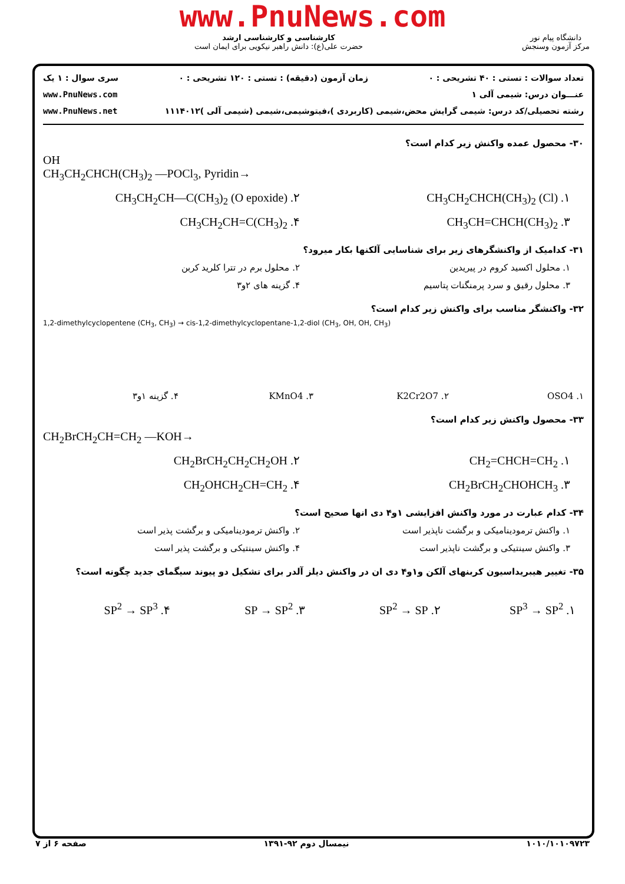www.PnuNews.com
دانشگاه پیام نور
مرکز آزمون وسنجش
کارشناسی و کارشناسی ارشد
حضرت علی(ع): دانش راهبر نیکویی برای ایمان است
تعداد سوالات : تستی : ۴۰ تشریحی : ۰ زمان آزمون (دقیقه) : تستی : ۱۲۰ تشریحی : ۰ سری سوال : ۱ یک
عنـــوان درس: شیمی آلی ۱ www.PnuNews.com
رشته تحصیلی/کد درس: شیمی گرایش محض،شیمی (کاربردی )،فیتوشیمی،شیمی (شیمی آلی )۱۱۱۴۰۱۲ www.PnuNews.net
۳۰- محصول عمده واکنش زیر کدام است؟
OH
CH<sub>3</sub>CH<sub>2</sub>CHCH(CH<sub>3</sub>)<sub>2</sub> —POCl<sub>3</sub>, Pyridin→
۱. CH<sub>3</sub>CH<sub>2</sub>CHCH(CH<sub>3</sub>)<sub>2</sub> (Cl) ۲. CH<sub>3</sub>CH<sub>2</sub>CH—C(CH<sub>3</sub>)<sub>2</sub> (O epoxide)
۳. CH<sub>3</sub>CH=CHCH(CH<sub>3</sub>)<sub>2</sub> ۴. CH<sub>3</sub>CH<sub>2</sub>CH=C(CH<sub>3</sub>)<sub>2</sub>
۳۱- کدامیک از واکنشگرهای زیر برای شناسایی آلکنها بکار میرود؟
۱. محلول اکسید کروم در پیریدین ۲. محلول برم در تترا کلرید کربن
۳. محلول رقیق و سرد پرمنگنات پتاسیم
۴. گزینه های ۲و۳
۳۲- واکنشگر مناسب برای واکنش زیر کدام است؟
1,2-dimethylcyclopentene (CH<sub>3</sub>, CH<sub>3</sub>) → cis-1,2-dimethylcyclopentane-1,2-diol (CH<sub>3</sub>, OH, OH, CH<sub>3</sub>)
۱. OSO4 ۲. K2Cr2O7 ۳. KMnO4 ۴. گزینه ۱و۳
۳۳- محصول واکنش زیر کدام است؟
CH<sub>2</sub>BrCH<sub>2</sub>CH=CH<sub>2</sub> —KOH→
۱. CH<sub>2</sub>=CHCH=CH<sub>2</sub> ۲. CH<sub>2</sub>BrCH<sub>2</sub>CH<sub>2</sub>CH<sub>2</sub>OH
۳. CH<sub>2</sub>BrCH<sub>2</sub>CHOHCH<sub>3</sub> ۴. CH<sub>2</sub>OHCH<sub>2</sub>CH=CH<sub>2</sub>
۳۴- کدام عبارت در مورد واکنش افزایشی ۱و۴ دی انها صحیح است؟
۱. واکنش ترمودینامیکی و برگشت ناپذیر است
۲. واکنش ترمودینامیکی و برگشت پذیر است
۳. واکنش سینتیکی و برگشت ناپذیر است
۴. واکنش سینتیکی و برگشت پذیر است
۳۵- تغییر هیبریداسیون کربنهای آلکن و۱و۴ دی ان در واکنش دیلز آلدر برای تشکیل دو پیوند سیگمای جدید چگونه است؟
۱. SP<sup>3</sup> → SP<sup>2</sup> ۲. SP<sup>2</sup> → SP ۳. SP → SP<sup>2</sup> ۴. SP<sup>2</sup> → SP<sup>3</sup>
۱۰۱۰/۱۰۱۰۹۷۲۳ نیمسال دوم ۹۲-۱۳۹۱ صفحه ۶ از ۷